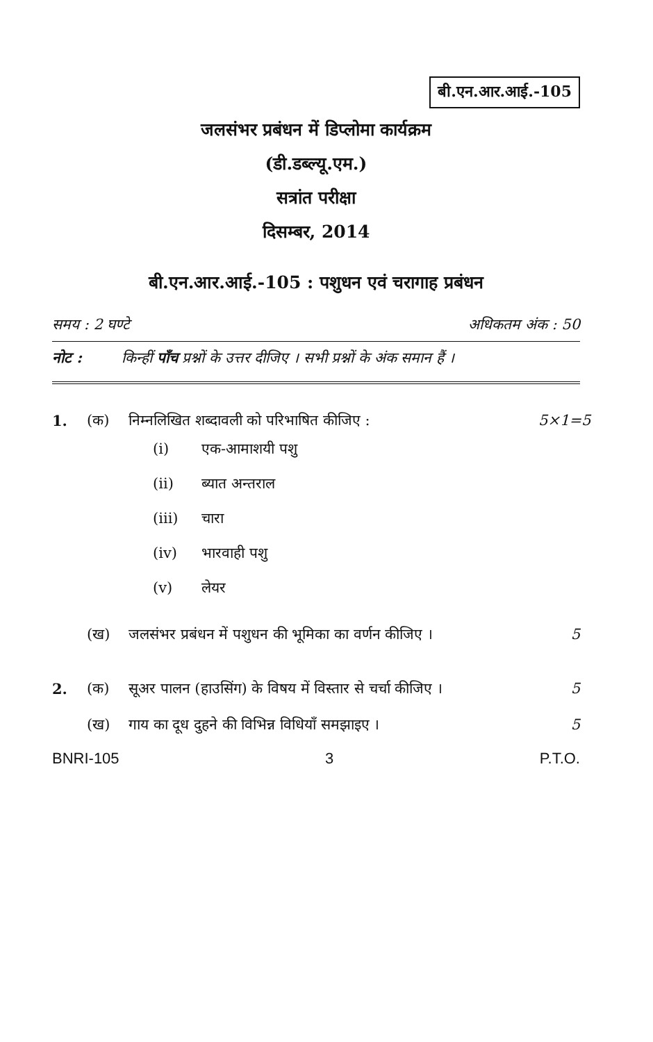बी.एन.आर.आई.-105
जलसंभर प्रबंधन में डिप्लोमा कार्यक्रम
(डी.डब्ल्यू.एम.)
सत्रांत परीक्षा
दिसम्बर, 2014
बी.एन.आर.आई.-105 : पशुधन एवं चरागाह प्रबंधन
समय : 2 घण्टे अधिकतम अंक : 50
नोट : किन्हीं पाँच प्रश्नों के उत्तर दीजिए । सभी प्रश्नों के अंक समान हैं ।
1. (क) निम्नलिखित शब्दावली को परिभाषित कीजिए : 5×1=5
(i) एक-आमाशयी पशु
(ii) ब्यात अन्तराल
(iii) चारा
(iv) भारवाही पशु
(v) लेयर
(ख) जलसंभर प्रबंधन में पशुधन की भूमिका का वर्णन कीजिए । 5
2. (क) सूअर पालन (हाउसिंग) के विषय में विस्तार से चर्चा कीजिए । 5
(ख) गाय का दूध दुहने की विभिन्न विधियाँ समझाइए । 5
BNRI-105 3 P.T.O.